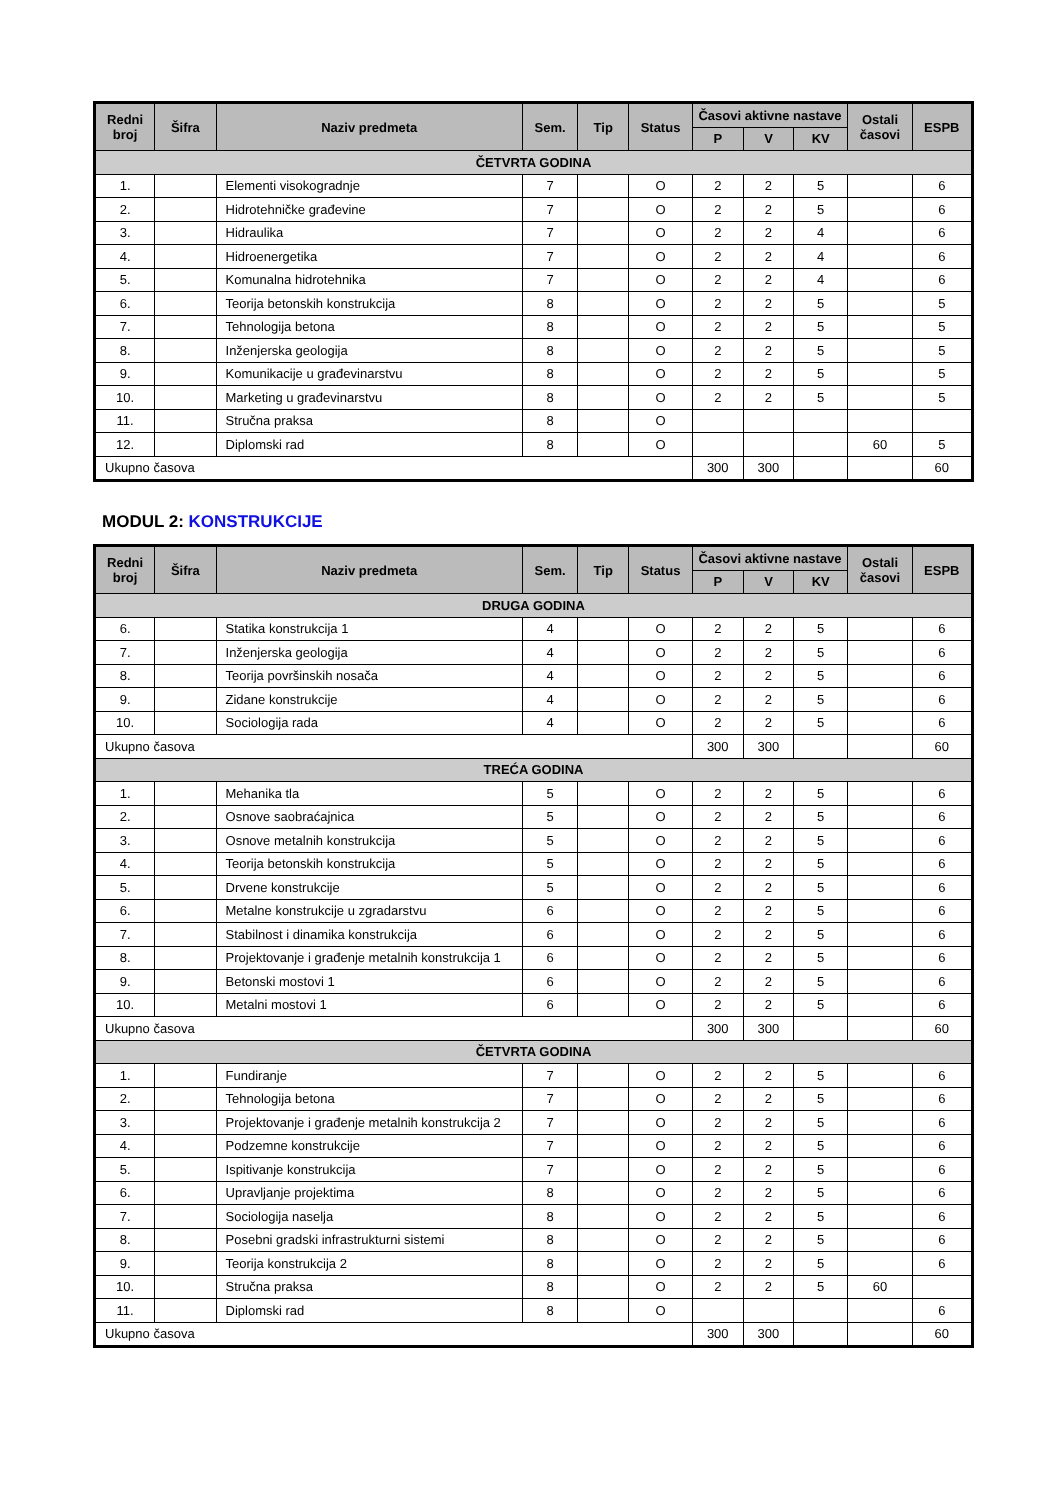| Redni broj | Šifra | Naziv predmeta | Sem. | Tip | Status | Časovi aktivne nastave | | | Ostali časovi | ESPB |
| --- | --- | --- | --- | --- | --- | --- | --- | --- | --- | --- |
| | | | | | | P | V | KV | | |
| ČETVRTA GODINA | | | | | | | | | | |
| 1. | | Elementi visokogradnje | 7 | | O | 2 | 2 | 5 | | 6 |
| 2. | | Hidrotehničke građevine | 7 | | O | 2 | 2 | 5 | | 6 |
| 3. | | Hidraulika | 7 | | O | 2 | 2 | 4 | | 6 |
| 4. | | Hidroenergetika | 7 | | O | 2 | 2 | 4 | | 6 |
| 5. | | Komunalna hidrotehnika | 7 | | O | 2 | 2 | 4 | | 6 |
| 6. | | Teorija betonskih konstrukcija | 8 | | O | 2 | 2 | 5 | | 5 |
| 7. | | Tehnologija betona | 8 | | O | 2 | 2 | 5 | | 5 |
| 8. | | Inženjerska geologija | 8 | | O | 2 | 2 | 5 | | 5 |
| 9. | | Komunikacije u građevinarstvu | 8 | | O | 2 | 2 | 5 | | 5 |
| 10. | | Marketing u građevinarstvu | 8 | | O | 2 | 2 | 5 | | 5 |
| 11. | | Stručna praksa | 8 | | O | | | | | |
| 12. | | Diplomski rad | 8 | | O | | | | 60 | 5 |
| Ukupno časova | | | | | | 300 | 300 | | | 60 |
MODUL 2: KONSTRUKCIJE
| Redni broj | Šifra | Naziv predmeta | Sem. | Tip | Status | Časovi aktivne nastave | | | Ostali časovi | ESPB |
| --- | --- | --- | --- | --- | --- | --- | --- | --- | --- | --- |
| | | | | | | P | V | KV | | |
| DRUGA GODINA | | | | | | | | | | |
| 6. | | Statika konstrukcija 1 | 4 | | O | 2 | 2 | 5 | | 6 |
| 7. | | Inženjerska geologija | 4 | | O | 2 | 2 | 5 | | 6 |
| 8. | | Teorija površinskih nosača | 4 | | O | 2 | 2 | 5 | | 6 |
| 9. | | Zidane konstrukcije | 4 | | O | 2 | 2 | 5 | | 6 |
| 10. | | Sociologija rada | 4 | | O | 2 | 2 | 5 | | 6 |
| Ukupno časova | | | | | | 300 | 300 | | | 60 |
| TREĆA GODINA | | | | | | | | | | |
| 1. | | Mehanika tla | 5 | | O | 2 | 2 | 5 | | 6 |
| 2. | | Osnove saobraćajnica | 5 | | O | 2 | 2 | 5 | | 6 |
| 3. | | Osnove metalnih konstrukcija | 5 | | O | 2 | 2 | 5 | | 6 |
| 4. | | Teorija betonskih konstrukcija | 5 | | O | 2 | 2 | 5 | | 6 |
| 5. | | Drvene konstrukcije | 5 | | O | 2 | 2 | 5 | | 6 |
| 6. | | Metalne konstrukcije u zgradarstvu | 6 | | O | 2 | 2 | 5 | | 6 |
| 7. | | Stabilnost i dinamika konstrukcija | 6 | | O | 2 | 2 | 5 | | 6 |
| 8. | | Projektovanje i građenje metalnih konstrukcija 1 | 6 | | O | 2 | 2 | 5 | | 6 |
| 9. | | Betonski mostovi 1 | 6 | | O | 2 | 2 | 5 | | 6 |
| 10. | | Metalni mostovi 1 | 6 | | O | 2 | 2 | 5 | | 6 |
| Ukupno časova | | | | | | 300 | 300 | | | 60 |
| ČETVRTA GODINA | | | | | | | | | | |
| 1. | | Fundiranje | 7 | | O | 2 | 2 | 5 | | 6 |
| 2. | | Tehnologija betona | 7 | | O | 2 | 2 | 5 | | 6 |
| 3. | | Projektovanje i građenje metalnih konstrukcija 2 | 7 | | O | 2 | 2 | 5 | | 6 |
| 4. | | Podzemne konstrukcije | 7 | | O | 2 | 2 | 5 | | 6 |
| 5. | | Ispitivanje konstrukcija | 7 | | O | 2 | 2 | 5 | | 6 |
| 6. | | Upravljanje projektima | 8 | | O | 2 | 2 | 5 | | 6 |
| 7. | | Sociologija naselja | 8 | | O | 2 | 2 | 5 | | 6 |
| 8. | | Posebni gradski infrastrukturni sistemi | 8 | | O | 2 | 2 | 5 | | 6 |
| 9. | | Teorija konstrukcija 2 | 8 | | O | 2 | 2 | 5 | | 6 |
| 10. | | Stručna praksa | 8 | | O | 2 | 2 | 5 | 60 | |
| 11. | | Diplomski rad | 8 | | O | | | | | 6 |
| Ukupno časova | | | | | | 300 | 300 | | | 60 |